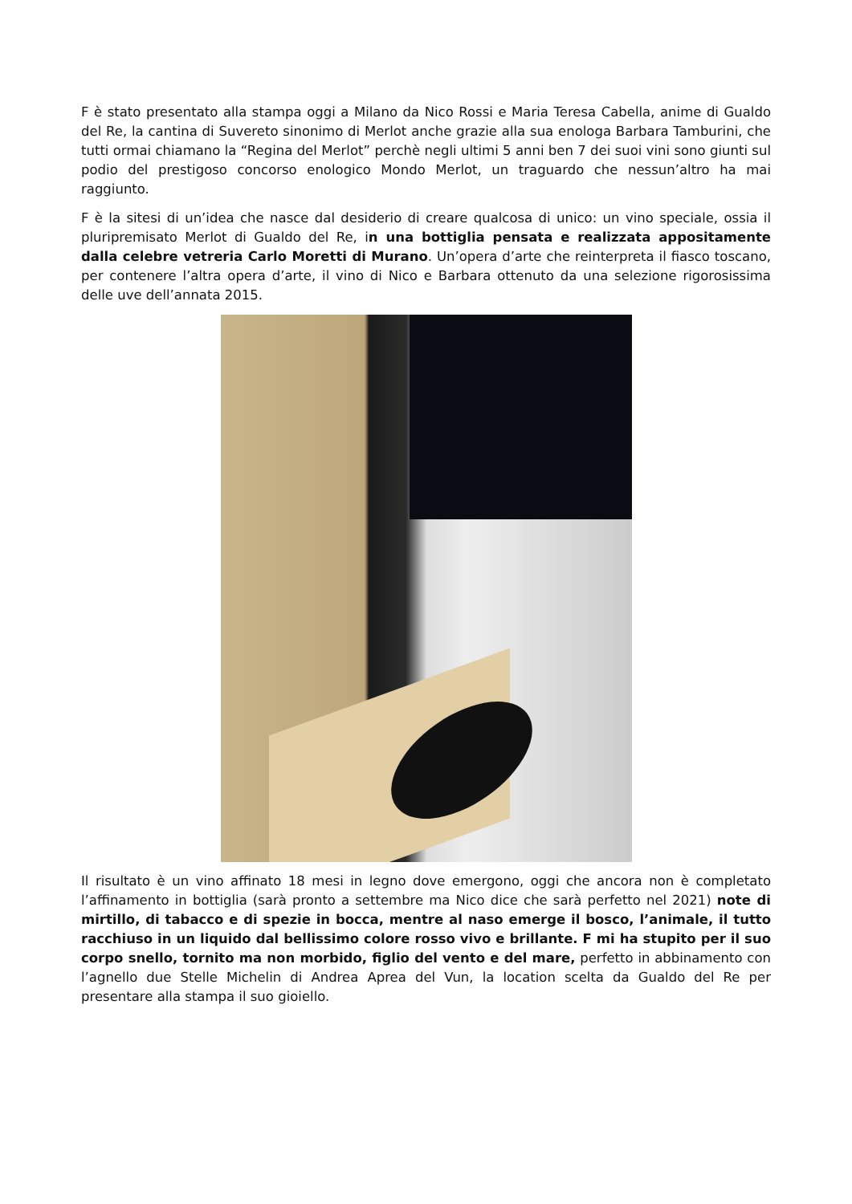F è stato presentato alla stampa oggi a Milano da Nico Rossi e Maria Teresa Cabella, anime di Gualdo del Re, la cantina di Suvereto sinonimo di Merlot anche grazie alla sua enologa Barbara Tamburini, che tutti ormai chiamano la “Regina del Merlot” perchè negli ultimi 5 anni ben 7 dei suoi vini sono giunti sul podio del prestigoso concorso enologico Mondo Merlot, un traguardo che nessun’altro ha mai raggiunto.
F è la sitesi di un’idea che nasce dal desiderio di creare qualcosa di unico: un vino speciale, ossia il pluripremisato Merlot di Gualdo del Re, in una bottiglia pensata e realizzata appositamente dalla celebre vetreria Carlo Moretti di Murano. Un’opera d’arte che reinterpreta il fiasco toscano, per contenere l’altra opera d’arte, il vino di Nico e Barbara ottenuto da una selezione rigorosissima delle uve dell’annata 2015.
Il risultato è un vino affinato 18 mesi in legno dove emergono, oggi che ancora non è completato l’affinamento in bottiglia (sarà pronto a settembre ma Nico dice che sarà perfetto nel 2021) note di mirtillo, di tabacco e di spezie in bocca, mentre al naso emerge il bosco, l’animale, il tutto racchiuso in un liquido dal bellissimo colore rosso vivo e brillante. F mi ha stupito per il suo corpo snello, tornito ma non morbido, figlio del vento e del mare, perfetto in abbinamento con l’agnello due Stelle Michelin di Andrea Aprea del Vun, la location scelta da Gualdo del Re per presentare alla stampa il suo gioiello.